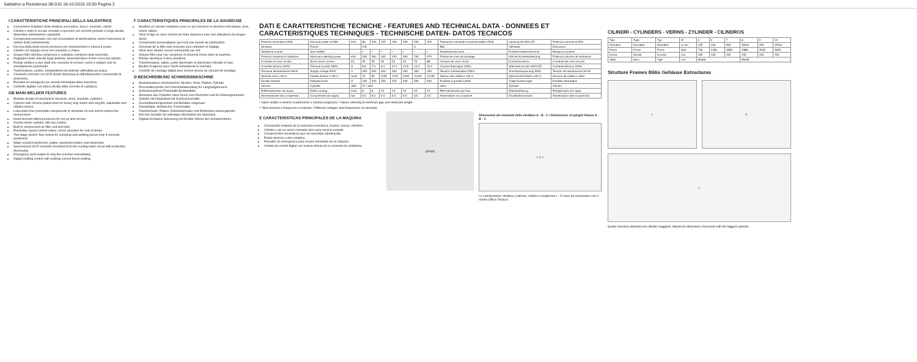Saldatrici a Resistenza 08-015 18-10-2010 10:00 Pagina 2
I CARATTERISTICHE PRINCIPALI DELLA SALDATRICE
Concezione modulare della struttura meccanica, bracci, mensole, cilindri.
Cilindro e stelo in acciaio cromato a spessore per servizio pesante e lunga durata; dispositivo antirotazione regolabile.
Componenti pneumatici che non necessitano di lubrificazione contro l'emissione di nebbia d'olio nell'ambiente.
Discesa della testa senza pressione per manutenzione e messa a punto.
Cilindro con doppia corsa con comando a chiave.
Gruppo filtro dell'aria compressa e serbatoio compresi nella macchina.
Regolatori della velocità degli elettrodi, ammortizzatore di fine corsa del cilindro.
Pedale elettrico a due stadi che consente di serrare i pezzi e saldarli solo se correttamente posizionati.
Trasformatore, piastre, portaelettrodi ed elettrodi raffreddati ad acqua.
Comando sincrono con SCR isolati dall'acqua di raffreddamento e termostato di protezione.
Pulsante di emergenza per arresto immediato della macchina.
Controllo digitale con lettura diretta della corrente di saldatura.
GB MAIN WELDER FEATURES
Modular design of mechanical structure, arms, brackets, cylinders.
Cylinder with chrome plated stem for heavy duty works and long life; adjustable anti-rotation device.
Lubrication free pneumatic components to eliminate oil mist and to protect the environment.
Head descent without pressure for set up and service.
Double-stroke cylinder with key control.
Built-in compressed air filter unit and tank.
Electrodes speed control valves, shock absorber for end of stroke.
Two stage electric foot control for clamping and welding pieces only if correctly positioned.
Water-cooled transformer, plates, electrode-holders and electrodes.
Synchronous SCR contactor insulated from the cooling water circuit with protection thermostat.
Emergency push-button to stop the machine immediately.
Digital welding control with welding current direct reading.
F CARACTERISTIQUES PRINCIPALES DE LA SOUDEUSE
Modèles en version modulaire pour ce qui concerne la structure mécanique, bras, vérins, tables.
Vérin et tige en acier chromé de forte épaisseur pour des utilisations de longue durée.
Composants pneumatiques qui n'ont pas besoin de lubrification.
Descente de la tête sans pression pour entretien et réglage.
Vérin avec double course commandé par clef.
Groupe filtre pour l'air comprimé et réservoir inclus dans la machine.
Pédale électrique à deux positions.
Transformateur, tables, porte-électrodes et électrodes refroidis à l'eau.
Bouton d'urgence pour l'arrêt immédiat de la machine.
Contrôle de soudage digital avec lecture directe du courant de soudage.
D BESCHREIBUNG SCHWEISSMASCHINE
Modulbauweise mechanischer Struktur, Arme, Platten, Zylinder.
Pneumatikzylinder mit Chromstahlwendung für Langzeitgebrauch.
Schmierungsfreie Pneumatik-Bestandteile.
Absenken des Zylinders ohne Druck zum Einrichten und für Wartungsarbeiten.
Zylinder mit Doppelhub mit Schlüsselschalter.
Druckluftwartungseinheit und Behälter eingebaut.
Zweistufiger, elektrischer Fussschalter.
Transformator, Platten, Elektrodenhalter und Elektroden wassergekühlt.
Not-Aus-Schalter für sofortiges Abschalten der Maschine.
Digitale Schweiss-Steuerung mit direkter Ablese des Schweisstroms.
DATI E CARATTERISTICHE TECNICHE - FEATURES AND TECHNICAL DATA - DONNEES ET CARACTERISTIQUES TECHNIQUES - TECHNISCHE DATEN- DATOS TECNICOS
| Potenza nominale al 50% | Nominal power at 50% | kVA | 80 | 100 | 125 | 160 | 200 | 250 | 315 | Puissance nominale conventionnelle à 50% | Leistung bei 50% ED | Potencia nominal al 50% |
| --- | --- | --- | --- | --- | --- | --- | --- | --- | --- | --- | --- | --- |
| Struttura | Frame | | A B | | | | | C | | Bâti | Gehäuse | Estructura |
| Saldatrice a punti | Spot welder | | • | • | • | • | • | • | • | Soudeuse par point | Punktschweissmaschine | Máquina a puntos |
| Potenza massima di saldatura | Maximum welding power | kVA | 200 | 260 | 340 | 420 | 560 | 700 | 970 | Puissance maxi de soudage | Höchst-Schweissleistung | Potencia máxima de soldadura |
| Corrente di corto circuito | Short circuit current | kA | 30 | 35 | 39 | 53 | 63 | 75 | 88 | Courant de court circuit | Kurzschlusstrom | Corriente de corto circuito |
| Corrente termica 100% | Thermal current 100% | A | 6.8 | 7.0 | 8.4 | 11.3 | 12.8 | 14.3 | 16.2 | Courant thermique 100% | Wärmestrom bei 100% ED | Corriente térmica 100% |
| Tensione alimentazione 50Hz | Supply voltage 50Hz | V | 400 | 400 | 400 | 400 | 400 | 400 | 400 | Tension d'alimentation 50Hz | Anschlussspannung 50Hz | Tensión de alimentación 50 Hz |
| Sezione cavi L≤30 m | Cables section L≤30 m | mm2 | 70 | 95 | 2x50 | 2x70 | 2x95 | 2x120 | 2x150 | Section des câbles L≤30 m | Querschnitt Kabel L≤30 m | Sección de cables L≤30m |
| Fusibili ritardati | Delayed fuses | A | 160 | 200 | 250 | 315 | 400 | 500 | 630 | Fusibles à grande inertie | Träge Sicherungen | Fusibles retardados |
| Cilindro | Cylinder | daN | N° / daN | | | | | | | Vérin | Zylinder | Cilindro |
| Raffreddamento ad acqua | Water cooling | l/min | 8 | 8 | 10 | 10 | 10 | 10 | 12 | Refroidissement par eau | Wasserkühlung | Refrigeración por agua |
| Alimentazione aria compressa | Compressed air supply | bar | 6.5 | 6.5 | 6.5 | 6.5 | 6.5 | 6.5 | 6.5 | Alimentation air comprimé | Druckluftanschluss | Alimentación aire comprimido |
* Valori relativi a minimo scartamento e minima lunghezza / Values referring to minimum gap and minimum length.
** Altre tensioni e frequenze a richiesta / Different voltages and frequencies on demand.
E CARACTERISTICAS PRINCIPALES DE LA MAQUINA
Concepción modular de la estructura mecánica, brazos, mesas, cilindros.
Cilindro y eje en acero cromado duro para servicio pesado.
Componentes neumáticos que no necesitan lubrificación.
Pedal eléctrico a dos estadios.
Pulsador de emergencia para el paro inmediato de la máquina.
Unidad de control digital con lectura directa de la corriente de soldadura.
[photo]
Dimensioni dei montanti delle strutture A - B - C / Dimensions of upright frames A - B - C
A B C
Le combinazioni: struttura, potenza, cilindro e lunghezza L - D sono da concordare con il nostro Ufficio Tecnico.
CILINDRI - CYLINDERS - VERINS - ZYLINDER - CILINDROS
| Tipo | Type | Typ | N° | 4 | 6 | 7 | 8 | 9 | 10 |
| --- | --- | --- | --- | --- | --- | --- | --- | --- | --- |
| Diametro | Diameter | Diamètre | ø mm | 125 | 160 | 200 | 200x2 | 250 | 250x2 |
| Forza | Force | Force | daN | 736 | 1206 | 1885 | 3388 | 2945 | 5909 |
| Corsa | Stroke | Course | mm | 100 | 100 | 150 | 150 | 150 | 150 |
| Stelo | stem | Tige | mm | 66x86 | | | 96x96 | | |
Strutture Frames Bâtis Gehäuse Estructuras
A B
C
Quota massima ottenuta con cilindro maggiore. Maximum dimension measured with the biggest cylinder.